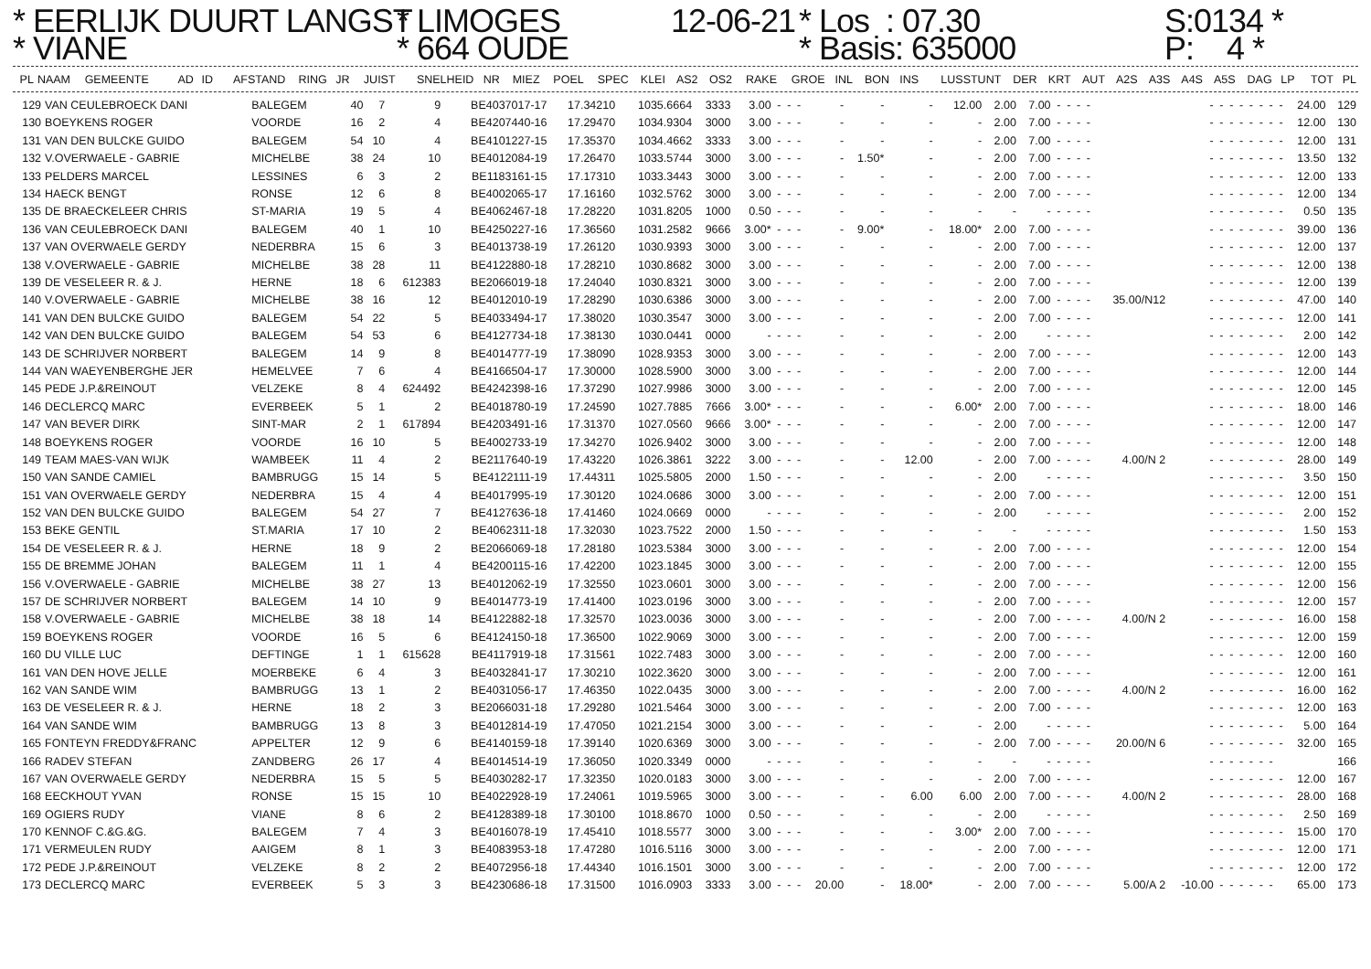* EERLIJK DUURT LANGST * VIANE
* LIMOGES * 664 OUDE
12-06-21
* Los : 07.30 * Basis: 635000
S:0134 * P: 4 *
| PL | NAAM | GEMEENTE | AD | ID | AFSTAND | RING | JR | JUIST | SNELHEID | NR | MIEZ | POEL | SPEC | KLEI | AS2 | OS2 | RAKE | GROE | INL | BON | INS | LUSSTUNT | DER | KRT | AUT | A2S | A3S | A4S | A5S | DAG | LP | | TOT | PL |
| --- | --- | --- | --- | --- | --- | --- | --- | --- | --- | --- | --- | --- | --- | --- | --- | --- | --- | --- | --- | --- | --- | --- | --- | --- | --- | --- | --- | --- | --- | --- | --- | --- | --- | --- |
| 129 | VAN CEULEBROECK DANI | BALEGEM | 40 | 7 | 9 | BE4037017-17 | 17.34210 | 1035.6664 | 3333 | 3.00 | - | - | - | - | - | - | 12.00 | 2.00 | 7.00 | - | - | - | - | | - | - | - | - | - | - | - | - | 24.00 | 129 |
| 130 | BOEYKENS ROGER | VOORDE | 16 | 2 | 4 | BE4207440-16 | 17.29470 | 1034.9304 | 3000 | 3.00 | - | - | - | - | - | - | - | 2.00 | 7.00 | - | - | - | - | | - | - | - | - | - | - | - | - | 12.00 | 130 |
| 131 | VAN DEN BULCKE GUIDO | BALEGEM | 54 | 10 | 4 | BE4101227-15 | 17.35370 | 1034.4662 | 3333 | 3.00 | - | - | - | - | - | - | - | 2.00 | 7.00 | - | - | - | - | | - | - | - | - | - | - | - | - | 12.00 | 131 |
| 132 | V.OVERWAELE - GABRIE | MICHELBE | 38 | 24 | 10 | BE4012084-19 | 17.26470 | 1033.5744 | 3000 | 3.00 | - | - | - | - | 1.50* | - | - | 2.00 | 7.00 | - | - | - | - | | - | - | - | - | - | - | - | - | 13.50 | 132 |
| 133 | PELDERS MARCEL | LESSINES | 6 | 3 | 2 | BE1183161-15 | 17.17310 | 1033.3443 | 3000 | 3.00 | - | - | - | - | - | - | - | 2.00 | 7.00 | - | - | - | - | | - | - | - | - | - | - | - | - | 12.00 | 133 |
| 134 | HAECK BENGT | RONSE | 12 | 6 | 8 | BE4002065-17 | 17.16160 | 1032.5762 | 3000 | 3.00 | - | - | - | - | - | - | - | 2.00 | 7.00 | - | - | - | - | | - | - | - | - | - | - | - | - | 12.00 | 134 |
| 135 | DE BRAECKELEER CHRIS | ST-MARIA | 19 | 5 | 4 | BE4062467-18 | 17.28220 | 1031.8205 | 1000 | 0.50 | - | - | - | - | - | - | - | - | - | - | - | - | - | | - | - | - | - | - | - | - | - | 0.50 | 135 |
| 136 | VAN CEULEBROECK DANI | BALEGEM | 40 | 1 | 10 | BE4250227-16 | 17.36560 | 1031.2582 | 9666 | 3.00* | - | - | - | - | 9.00* | - | 18.00* | 2.00 | 7.00 | - | - | - | - | | - | - | - | - | - | - | - | - | 39.00 | 136 |
| 137 | VAN OVERWAELE GERDY | NEDERBRA | 15 | 6 | 3 | BE4013738-19 | 17.26120 | 1030.9393 | 3000 | 3.00 | - | - | - | - | - | - | - | 2.00 | 7.00 | - | - | - | - | | - | - | - | - | - | - | - | - | 12.00 | 137 |
| 138 | V.OVERWAELE - GABRIE | MICHELBE | 38 | 28 | 11 | BE4122880-18 | 17.28210 | 1030.8682 | 3000 | 3.00 | - | - | - | - | - | - | - | 2.00 | 7.00 | - | - | - | - | | - | - | - | - | - | - | - | - | 12.00 | 138 |
| 139 | DE VESELEER R. & J. | HERNE | 18 | 6 | 612383 | BE2066019-18 | 17.24040 | 1030.8321 | 3000 | 3.00 | - | - | - | - | - | - | - | 2.00 | 7.00 | - | - | - | - | | - | - | - | - | - | - | - | - | 12.00 | 139 |
| 140 | V.OVERWAELE - GABRIE | MICHELBE | 38 | 16 | 12 | BE4012010-19 | 17.28290 | 1030.6386 | 3000 | 3.00 | - | - | - | - | - | - | - | 2.00 | 7.00 | - | - | - | - | 35.00/N12 | - | - | - | - | - | - | - | - | 47.00 | 140 |
| 141 | VAN DEN BULCKE GUIDO | BALEGEM | 54 | 22 | 5 | BE4033494-17 | 17.38020 | 1030.3547 | 3000 | 3.00 | - | - | - | - | - | - | - | 2.00 | 7.00 | - | - | - | - | | - | - | - | - | - | - | - | - | 12.00 | 141 |
| 142 | VAN DEN BULCKE GUIDO | BALEGEM | 54 | 53 | 6 | BE4127734-18 | 17.38130 | 1030.0441 | 0000 | - | - | - | - | - | - | - | - | 2.00 | - | - | - | - | - | | - | - | - | - | - | - | - | - | 2.00 | 142 |
| 143 | DE SCHRIJVER NORBERT | BALEGEM | 14 | 9 | 8 | BE4014777-19 | 17.38090 | 1028.9353 | 3000 | 3.00 | - | - | - | - | - | - | - | 2.00 | 7.00 | - | - | - | - | | - | - | - | - | - | - | - | - | 12.00 | 143 |
| 144 | VAN WAEYENBERGHE JER | HEMELVEE | 7 | 6 | 4 | BE4166504-17 | 17.30000 | 1028.5900 | 3000 | 3.00 | - | - | - | - | - | - | - | 2.00 | 7.00 | - | - | - | - | | - | - | - | - | - | - | - | - | 12.00 | 144 |
| 145 | PEDE J.P.&REINOUT | VELZEKE | 8 | 4 | 624492 | BE4242398-16 | 17.37290 | 1027.9986 | 3000 | 3.00 | - | - | - | - | - | - | - | 2.00 | 7.00 | - | - | - | - | | - | - | - | - | - | - | - | - | 12.00 | 145 |
| 146 | DECLERCQ MARC | EVERBEEK | 5 | 1 | 2 | BE4018780-19 | 17.24590 | 1027.7885 | 7666 | 3.00* | - | - | - | - | - | - | 6.00* | 2.00 | 7.00 | - | - | - | - | | - | - | - | - | - | - | - | - | 18.00 | 146 |
| 147 | VAN BEVER DIRK | SINT-MAR | 2 | 1 | 617894 | BE4203491-16 | 17.31370 | 1027.0560 | 9666 | 3.00* | - | - | - | - | - | - | - | 2.00 | 7.00 | - | - | - | - | | - | - | - | - | - | - | - | - | 12.00 | 147 |
| 148 | BOEYKENS ROGER | VOORDE | 16 | 10 | 5 | BE4002733-19 | 17.34270 | 1026.9402 | 3000 | 3.00 | - | - | - | - | - | - | - | 2.00 | 7.00 | - | - | - | - | | - | - | - | - | - | - | - | - | 12.00 | 148 |
| 149 | TEAM MAES-VAN WIJK | WAMBEEK | 11 | 4 | 2 | BE2117640-19 | 17.43220 | 1026.3861 | 3222 | 3.00 | - | - | - | - | - | 12.00 | - | 2.00 | 7.00 | - | - | - | - | 4.00/N 2 | - | - | - | - | - | - | - | - | 28.00 | 149 |
| 150 | VAN SANDE CAMIEL | BAMBRUGG | 15 | 14 | 5 | BE4122111-19 | 17.44311 | 1025.5805 | 2000 | 1.50 | - | - | - | - | - | - | - | 2.00 | - | - | - | - | - | | - | - | - | - | - | - | - | - | 3.50 | 150 |
| 151 | VAN OVERWAELE GERDY | NEDERBRA | 15 | 4 | 4 | BE4017995-19 | 17.30120 | 1024.0686 | 3000 | 3.00 | - | - | - | - | - | - | - | 2.00 | 7.00 | - | - | - | - | | - | - | - | - | - | - | - | - | 12.00 | 151 |
| 152 | VAN DEN BULCKE GUIDO | BALEGEM | 54 | 27 | 7 | BE4127636-18 | 17.41460 | 1024.0669 | 0000 | - | - | - | - | - | - | - | - | 2.00 | - | - | - | - | - | | - | - | - | - | - | - | - | - | 2.00 | 152 |
| 153 | BEKE GENTIL | ST.MARIA | 17 | 10 | 2 | BE4062311-18 | 17.32030 | 1023.7522 | 2000 | 1.50 | - | - | - | - | - | - | - | - | - | - | - | - | - | | - | - | - | - | - | - | - | - | 1.50 | 153 |
| 154 | DE VESELEER R. & J. | HERNE | 18 | 9 | 2 | BE2066069-18 | 17.28180 | 1023.5384 | 3000 | 3.00 | - | - | - | - | - | - | - | 2.00 | 7.00 | - | - | - | - | | - | - | - | - | - | - | - | - | 12.00 | 154 |
| 155 | DE BREMME JOHAN | BALEGEM | 11 | 1 | 4 | BE4200115-16 | 17.42200 | 1023.1845 | 3000 | 3.00 | - | - | - | - | - | - | - | 2.00 | 7.00 | - | - | - | - | | - | - | - | - | - | - | - | - | 12.00 | 155 |
| 156 | V.OVERWAELE - GABRIE | MICHELBE | 38 | 27 | 13 | BE4012062-19 | 17.32550 | 1023.0601 | 3000 | 3.00 | - | - | - | - | - | - | - | 2.00 | 7.00 | - | - | - | - | | - | - | - | - | - | - | - | - | 12.00 | 156 |
| 157 | DE SCHRIJVER NORBERT | BALEGEM | 14 | 10 | 9 | BE4014773-19 | 17.41400 | 1023.0196 | 3000 | 3.00 | - | - | - | - | - | - | - | 2.00 | 7.00 | - | - | - | - | | - | - | - | - | - | - | - | - | 12.00 | 157 |
| 158 | V.OVERWAELE - GABRIE | MICHELBE | 38 | 18 | 14 | BE4122882-18 | 17.32570 | 1023.0036 | 3000 | 3.00 | - | - | - | - | - | - | - | 2.00 | 7.00 | - | - | - | - | 4.00/N 2 | - | - | - | - | - | - | - | - | 16.00 | 158 |
| 159 | BOEYKENS ROGER | VOORDE | 16 | 5 | 6 | BE4124150-18 | 17.36500 | 1022.9069 | 3000 | 3.00 | - | - | - | - | - | - | - | 2.00 | 7.00 | - | - | - | - | | - | - | - | - | - | - | - | - | 12.00 | 159 |
| 160 | DU VILLE LUC | DEFTINGE | 1 | 1 | 615628 | BE4117919-18 | 17.31561 | 1022.7483 | 3000 | 3.00 | - | - | - | - | - | - | - | 2.00 | 7.00 | - | - | - | - | | - | - | - | - | - | - | - | - | 12.00 | 160 |
| 161 | VAN DEN HOVE JELLE | MOERBEKE | 6 | 4 | 3 | BE4032841-17 | 17.30210 | 1022.3620 | 3000 | 3.00 | - | - | - | - | - | - | - | 2.00 | 7.00 | - | - | - | - | | - | - | - | - | - | - | - | - | 12.00 | 161 |
| 162 | VAN SANDE WIM | BAMBRUGG | 13 | 1 | 2 | BE4031056-17 | 17.46350 | 1022.0435 | 3000 | 3.00 | - | - | - | - | - | - | - | 2.00 | 7.00 | - | - | - | - | 4.00/N 2 | - | - | - | - | - | - | - | - | 16.00 | 162 |
| 163 | DE VESELEER R. & J. | HERNE | 18 | 2 | 3 | BE2066031-18 | 17.29280 | 1021.5464 | 3000 | 3.00 | - | - | - | - | - | - | - | 2.00 | 7.00 | - | - | - | - | | - | - | - | - | - | - | - | - | 12.00 | 163 |
| 164 | VAN SANDE WIM | BAMBRUGG | 13 | 8 | 3 | BE4012814-19 | 17.47050 | 1021.2154 | 3000 | 3.00 | - | - | - | - | - | - | - | 2.00 | - | - | - | - | - | | - | - | - | - | - | - | - | - | 5.00 | 164 |
| 165 | FONTEYN FREDDY&FRANC | APPELTER | 12 | 9 | 6 | BE4140159-18 | 17.39140 | 1020.6369 | 3000 | 3.00 | - | - | - | - | - | - | - | 2.00 | 7.00 | - | - | - | - | 20.00/N 6 | - | - | - | - | - | - | - | - | 32.00 | 165 |
| 166 | RADEV STEFAN | ZANDBERG | 26 | 17 | 4 | BE4014514-19 | 17.36050 | 1020.3349 | 0000 | - | - | - | - | - | - | - | - | - | - | - | - | - | - | | - | - | - | - | - | - | - | | | 166 |
| 167 | VAN OVERWAELE GERDY | NEDERBRA | 15 | 5 | 5 | BE4030282-17 | 17.32350 | 1020.0183 | 3000 | 3.00 | - | - | - | - | - | - | - | 2.00 | 7.00 | - | - | - | - | | - | - | - | - | - | - | - | - | 12.00 | 167 |
| 168 | EECKHOUT YVAN | RONSE | 15 | 15 | 10 | BE4022928-19 | 17.24061 | 1019.5965 | 3000 | 3.00 | - | - | - | - | - | 6.00 | 6.00 | 2.00 | 7.00 | - | - | - | - | 4.00/N 2 | - | - | - | - | - | - | - | - | 28.00 | 168 |
| 169 | OGIERS RUDY | VIANE | 8 | 6 | 2 | BE4128389-18 | 17.30100 | 1018.8670 | 1000 | 0.50 | - | - | - | - | - | - | - | 2.00 | - | - | - | - | - | | - | - | - | - | - | - | - | - | 2.50 | 169 |
| 170 | KENNOF C.&G.&G. | BALEGEM | 7 | 4 | 3 | BE4016078-19 | 17.45410 | 1018.5577 | 3000 | 3.00 | - | - | - | - | - | - | 3.00* | 2.00 | 7.00 | - | - | - | - | | - | - | - | - | - | - | - | - | 15.00 | 170 |
| 171 | VERMEULEN RUDY | AAIGEM | 8 | 1 | 3 | BE4083953-18 | 17.47280 | 1016.5116 | 3000 | 3.00 | - | - | - | - | - | - | - | 2.00 | 7.00 | - | - | - | - | | - | - | - | - | - | - | - | - | 12.00 | 171 |
| 172 | PEDE J.P.&REINOUT | VELZEKE | 8 | 2 | 2 | BE4072956-18 | 17.44340 | 1016.1501 | 3000 | 3.00 | - | - | - | - | - | - | - | 2.00 | 7.00 | - | - | - | - | | - | - | - | - | - | - | - | - | 12.00 | 172 |
| 173 | DECLERCQ MARC | EVERBEEK | 5 | 3 | 3 | BE4230686-18 | 17.31500 | 1016.0903 | 3333 | 3.00 | - | - | - | 20.00 | - | 18.00* | - | 2.00 | 7.00 | - | - | - | - | 5.00/A 2 | -10.00 | - | - | - | - | - | - | | 65.00 | 173 |